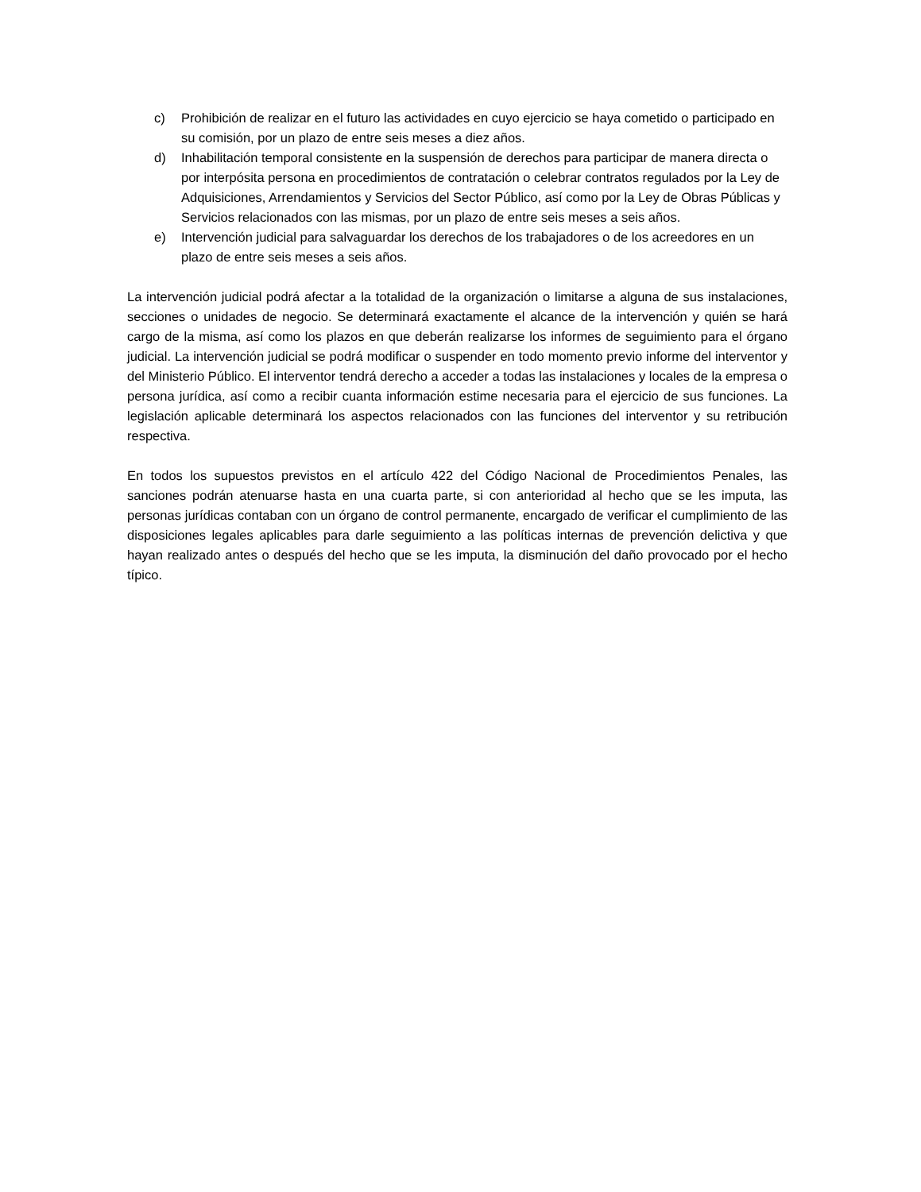c) Prohibición de realizar en el futuro las actividades en cuyo ejercicio se haya cometido o participado en su comisión, por un plazo de entre seis meses a diez años.
d) Inhabilitación temporal consistente en la suspensión de derechos para participar de manera directa o por interpósita persona en procedimientos de contratación o celebrar contratos regulados por la Ley de Adquisiciones, Arrendamientos y Servicios del Sector Público, así como por la Ley de Obras Públicas y Servicios relacionados con las mismas, por un plazo de entre seis meses a seis años.
e) Intervención judicial para salvaguardar los derechos de los trabajadores o de los acreedores en un plazo de entre seis meses a seis años.
La intervención judicial podrá afectar a la totalidad de la organización o limitarse a alguna de sus instalaciones, secciones o unidades de negocio. Se determinará exactamente el alcance de la intervención y quién se hará cargo de la misma, así como los plazos en que deberán realizarse los informes de seguimiento para el órgano judicial. La intervención judicial se podrá modificar o suspender en todo momento previo informe del interventor y del Ministerio Público. El interventor tendrá derecho a acceder a todas las instalaciones y locales de la empresa o persona jurídica, así como a recibir cuanta información estime necesaria para el ejercicio de sus funciones. La legislación aplicable determinará los aspectos relacionados con las funciones del interventor y su retribución respectiva.
En todos los supuestos previstos en el artículo 422 del Código Nacional de Procedimientos Penales, las sanciones podrán atenuarse hasta en una cuarta parte, si con anterioridad al hecho que se les imputa, las personas jurídicas contaban con un órgano de control permanente, encargado de verificar el cumplimiento de las disposiciones legales aplicables para darle seguimiento a las políticas internas de prevención delictiva y que hayan realizado antes o después del hecho que se les imputa, la disminución del daño provocado por el hecho típico.